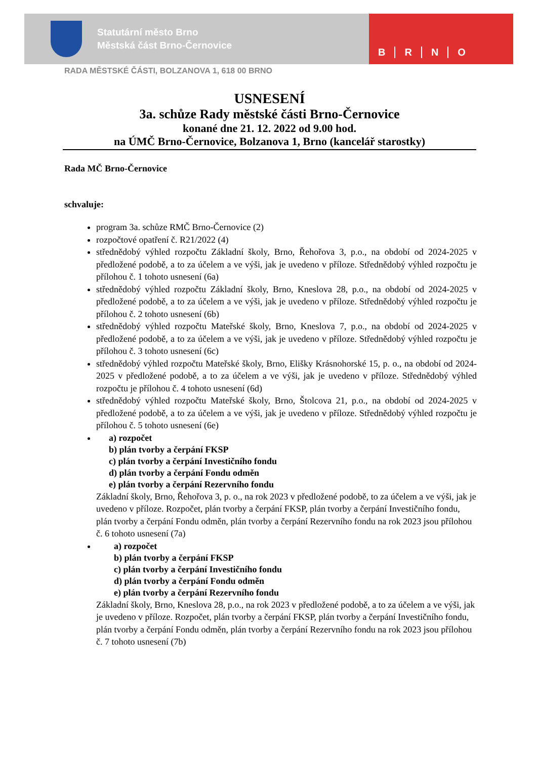Statutární město Brno
Městská část Brno-Černovice
B R N O
RADA MĚSTSKÉ ČÁSTI, BOLZANOVA 1, 618 00 BRNO
USNESENÍ
3a. schůze Rady městské části Brno-Černovice
konané dne 21. 12. 2022 od 9.00 hod.
na ÚMČ Brno-Černovice, Bolzanova 1, Brno (kancelář starostky)
Rada MČ Brno-Černovice
schvaluje:
program 3a. schůze RMČ Brno-Černovice (2)
rozpočtové opatření č. R21/2022 (4)
střednědobý výhled rozpočtu Základní školy, Brno, Řehořova 3, p.o., na období od 2024-2025 v předložené podobě, a to za účelem a ve výši, jak je uvedeno v příloze. Střednědobý výhled rozpočtu je přílohou č. 1 tohoto usnesení (6a)
střednědobý výhled rozpočtu Základní školy, Brno, Kneslova 28, p.o., na období od 2024-2025 v předložené podobě, a to za účelem a ve výši, jak je uvedeno v příloze. Střednědobý výhled rozpočtu je přílohou č. 2 tohoto usnesení (6b)
střednědobý výhled rozpočtu Mateřské školy, Brno, Kneslova 7, p.o., na období od 2024-2025 v předložené podobě, a to za účelem a ve výši, jak je uvedeno v příloze. Střednědobý výhled rozpočtu je přílohou č. 3 tohoto usnesení (6c)
střednědobý výhled rozpočtu Mateřské školy, Brno, Elišky Krásnohorské 15, p. o., na období od 2024-2025 v předložené podobě, a to za účelem a ve výši, jak je uvedeno v příloze. Střednědobý výhled rozpočtu je přílohou č. 4 tohoto usnesení (6d)
střednědobý výhled rozpočtu Mateřské školy, Brno, Štolcova 21, p.o., na období od 2024-2025 v předložené podobě, a to za účelem a ve výši, jak je uvedeno v příloze. Střednědobý výhled rozpočtu je přílohou č. 5 tohoto usnesení (6e)
a) rozpočet
b) plán tvorby a čerpání FKSP
c) plán tvorby a čerpání Investičního fondu
d) plán tvorby a čerpání Fondu odměn
e) plán tvorby a čerpání Rezervního fondu
Základní školy, Brno, Řehořova 3, p. o., na rok 2023 v předložené podobě, to za účelem a ve výši, jak je uvedeno v příloze. Rozpočet, plán tvorby a čerpání FKSP, plán tvorby a čerpání Investičního fondu, plán tvorby a čerpání Fondu odměn, plán tvorby a čerpání Rezervního fondu na rok 2023 jsou přílohou č. 6 tohoto usnesení (7a)
a) rozpočet
b) plán tvorby a čerpání FKSP
c) plán tvorby a čerpání Investičního fondu
d) plán tvorby a čerpání Fondu odměn
e) plán tvorby a čerpání Rezervního fondu
Základní školy, Brno, Kneslova 28, p.o., na rok 2023 v předložené podobě, a to za účelem a ve výši, jak je uvedeno v příloze. Rozpočet, plán tvorby a čerpání FKSP, plán tvorby a čerpání Investičního fondu, plán tvorby a čerpání Fondu odměn, plán tvorby a čerpání Rezervního fondu na rok 2023 jsou přílohou č. 7 tohoto usnesení (7b)